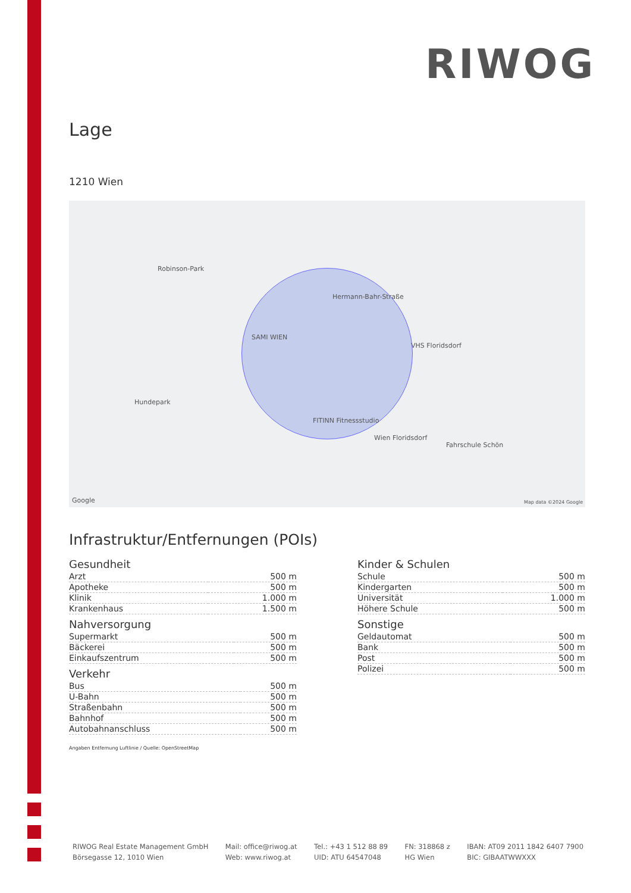RIWOG
Lage
1210 Wien
Robinson-Park
SAMI WIEN
VHS Floridsdorf
Hundepark
FITINN Fitnessstudio
Wien Floridsdorf
Fahrschule Schön
Hermann-Bahr-Straße
Google Map data ©2024 Google
Infrastruktur/Entfernungen (POIs)
Gesundheit
| Arzt | 500 m |
| Apotheke | 500 m |
| Klinik | 1.000 m |
| Krankenhaus | 1.500 m |
Nahversorgung
| Supermarkt | 500 m |
| Bäckerei | 500 m |
| Einkaufszentrum | 500 m |
Verkehr
| Bus | 500 m |
| U-Bahn | 500 m |
| Straßenbahn | 500 m |
| Bahnhof | 500 m |
| Autobahnanschluss | 500 m |
Angaben Entfernung Luftlinie / Quelle: OpenStreetMap
Kinder & Schulen
| Schule | 500 m |
| Kindergarten | 500 m |
| Universität | 1.000 m |
| Höhere Schule | 500 m |
Sonstige
| Geldautomat | 500 m |
| Bank | 500 m |
| Post | 500 m |
| Polizei | 500 m |
RIWOG Real Estate Management GmbH
Börsegasse 12, 1010 Wien
Mail: office@riwog.at
Web: www.riwog.at
Tel.: +43 1 512 88 89
UID: ATU 64547048
FN: 318868 z
HG Wien
IBAN: AT09 2011 1842 6407 7900
BIC: GIBAATWWXXX